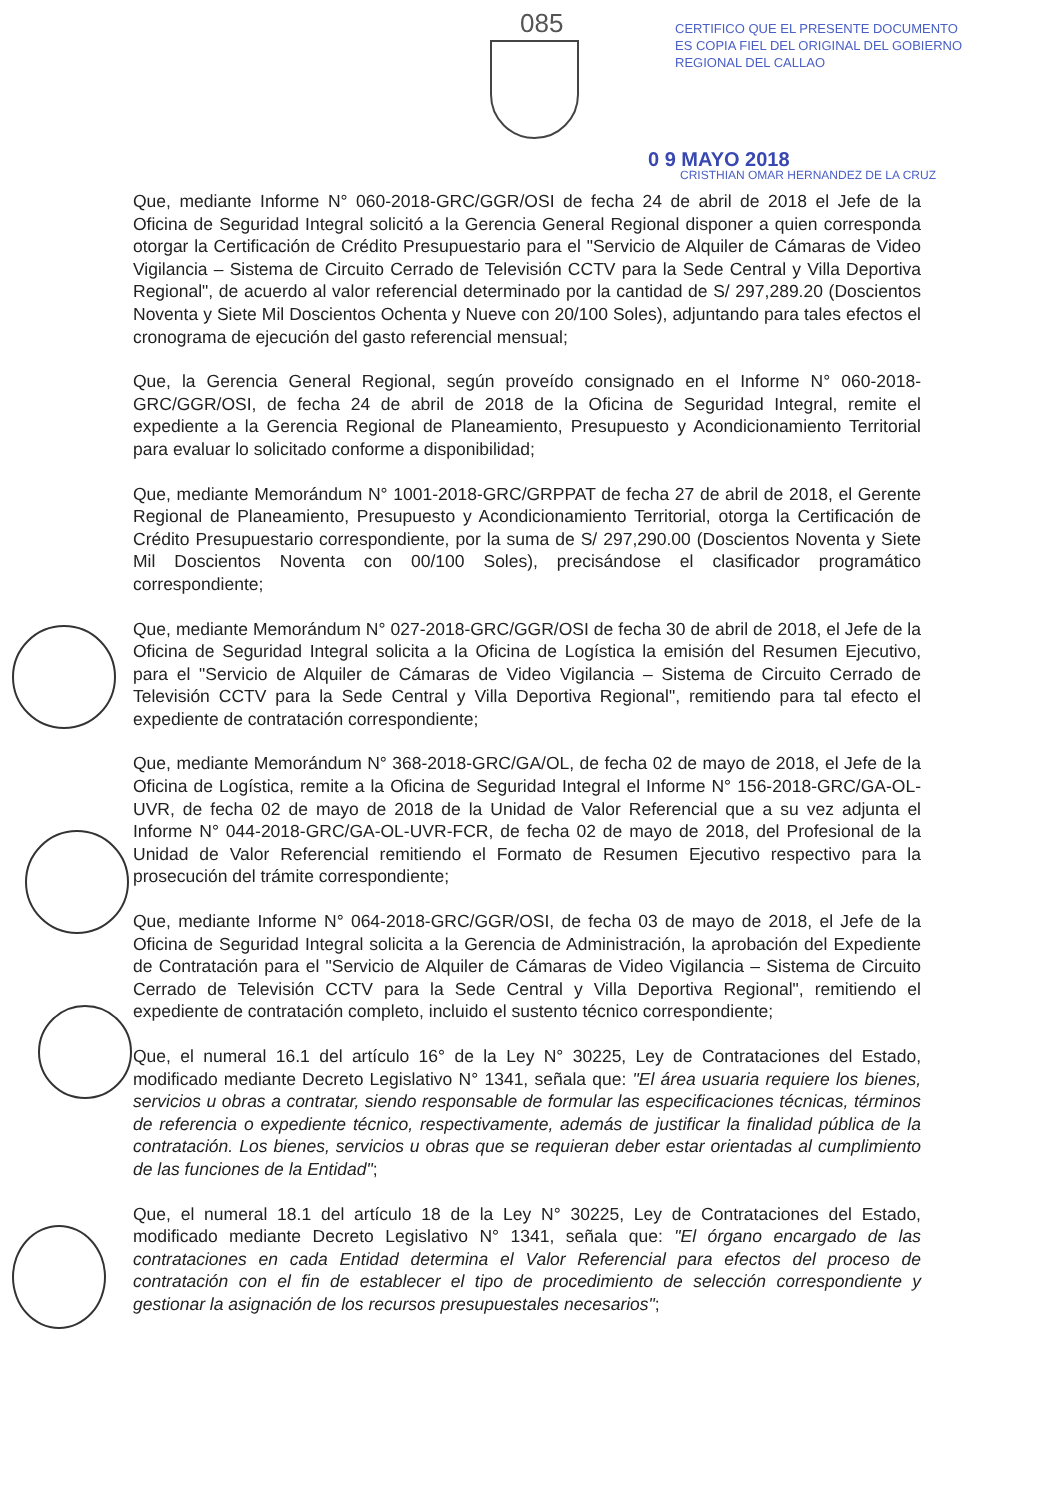085
CERTIFICO QUE EL PRESENTE DOCUMENTO ES COPIA FIEL DEL ORIGINAL DEL GOBIERNO REGIONAL DEL CALLAO
0 9 MAYO 2018
CRISTHIAN OMAR HERNANDEZ DE LA CRUZ
Que, mediante Informe N° 060-2018-GRC/GGR/OSI de fecha 24 de abril de 2018 el Jefe de la Oficina de Seguridad Integral solicitó a la Gerencia General Regional disponer a quien corresponda otorgar la Certificación de Crédito Presupuestario para el "Servicio de Alquiler de Cámaras de Video Vigilancia – Sistema de Circuito Cerrado de Televisión CCTV para la Sede Central y Villa Deportiva Regional", de acuerdo al valor referencial determinado por la cantidad de S/ 297,289.20 (Doscientos Noventa y Siete Mil Doscientos Ochenta y Nueve con 20/100 Soles), adjuntando para tales efectos el cronograma de ejecución del gasto referencial mensual;
Que, la Gerencia General Regional, según proveído consignado en el Informe N° 060-2018-GRC/GGR/OSI, de fecha 24 de abril de 2018 de la Oficina de Seguridad Integral, remite el expediente a la Gerencia Regional de Planeamiento, Presupuesto y Acondicionamiento Territorial para evaluar lo solicitado conforme a disponibilidad;
Que, mediante Memorándum N° 1001-2018-GRC/GRPPAT de fecha 27 de abril de 2018, el Gerente Regional de Planeamiento, Presupuesto y Acondicionamiento Territorial, otorga la Certificación de Crédito Presupuestario correspondiente, por la suma de S/ 297,290.00 (Doscientos Noventa y Siete Mil Doscientos Noventa con 00/100 Soles), precisándose el clasificador programático correspondiente;
Que, mediante Memorándum N° 027-2018-GRC/GGR/OSI de fecha 30 de abril de 2018, el Jefe de la Oficina de Seguridad Integral solicita a la Oficina de Logística la emisión del Resumen Ejecutivo, para el "Servicio de Alquiler de Cámaras de Video Vigilancia – Sistema de Circuito Cerrado de Televisión CCTV para la Sede Central y Villa Deportiva Regional", remitiendo para tal efecto el expediente de contratación correspondiente;
Que, mediante Memorándum N° 368-2018-GRC/GA/OL, de fecha 02 de mayo de 2018, el Jefe de la Oficina de Logística, remite a la Oficina de Seguridad Integral el Informe N° 156-2018-GRC/GA-OL-UVR, de fecha 02 de mayo de 2018 de la Unidad de Valor Referencial que a su vez adjunta el Informe N° 044-2018-GRC/GA-OL-UVR-FCR, de fecha 02 de mayo de 2018, del Profesional de la Unidad de Valor Referencial remitiendo el Formato de Resumen Ejecutivo respectivo para la prosecución del trámite correspondiente;
Que, mediante Informe N° 064-2018-GRC/GGR/OSI, de fecha 03 de mayo de 2018, el Jefe de la Oficina de Seguridad Integral solicita a la Gerencia de Administración, la aprobación del Expediente de Contratación para el "Servicio de Alquiler de Cámaras de Video Vigilancia – Sistema de Circuito Cerrado de Televisión CCTV para la Sede Central y Villa Deportiva Regional", remitiendo el expediente de contratación completo, incluido el sustento técnico correspondiente;
Que, el numeral 16.1 del artículo 16° de la Ley N° 30225, Ley de Contrataciones del Estado, modificado mediante Decreto Legislativo N° 1341, señala que: "El área usuaria requiere los bienes, servicios u obras a contratar, siendo responsable de formular las especificaciones técnicas, términos de referencia o expediente técnico, respectivamente, además de justificar la finalidad pública de la contratación. Los bienes, servicios u obras que se requieran deber estar orientadas al cumplimiento de las funciones de la Entidad";
Que, el numeral 18.1 del artículo 18 de la Ley N° 30225, Ley de Contrataciones del Estado, modificado mediante Decreto Legislativo N° 1341, señala que: "El órgano encargado de las contrataciones en cada Entidad determina el Valor Referencial para efectos del proceso de contratación con el fin de establecer el tipo de procedimiento de selección correspondiente y gestionar la asignación de los recursos presupuestales necesarios";